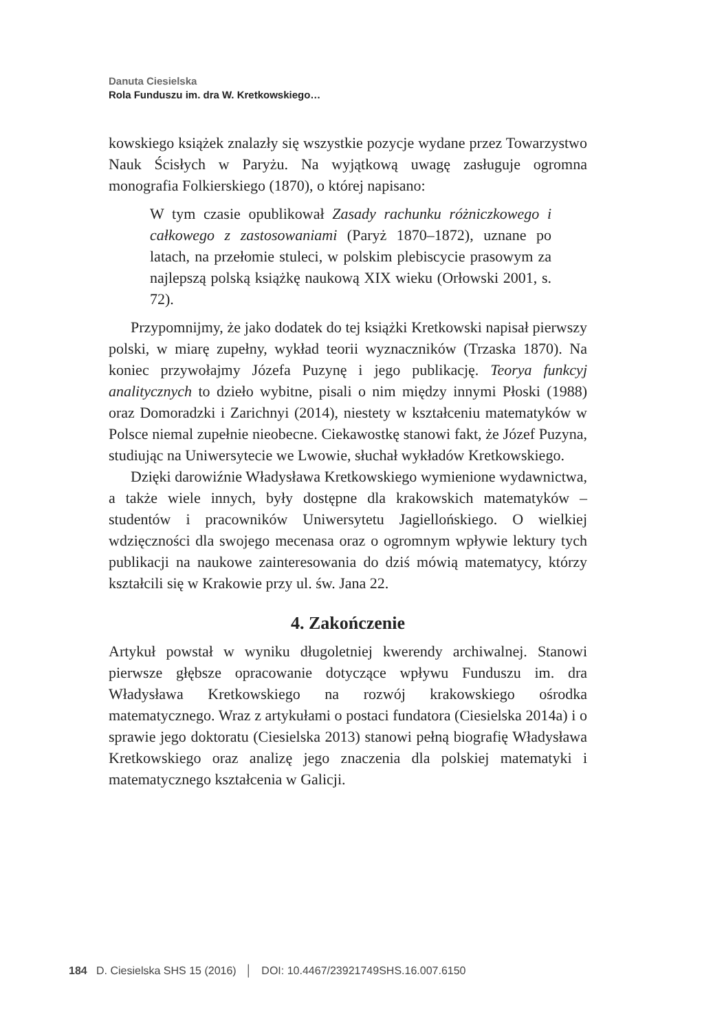Danuta Ciesielska
Rola Funduszu im. dra W. Kretkowskiego…
kowskiego książek znalazły się wszystkie pozycje wydane przez Towarzystwo Nauk Ścisłych w Paryżu. Na wyjątkową uwagę zasługuje ogromna monografia Folkierskiego (1870), o której napisano:
W tym czasie opublikował Zasady rachunku różniczkowego i całkowego z zastosowaniami (Paryż 1870–1872), uznane po latach, na przełomie stuleci, w polskim plebiscycie prasowym za najlepszą polską książkę naukową XIX wieku (Orłowski 2001, s. 72).
Przypomnijmy, że jako dodatek do tej książki Kretkowski napisał pierwszy polski, w miarę zupełny, wykład teorii wyznaczników (Trzaska 1870). Na koniec przywołajmy Józefa Puzynę i jego publikację. Teorya funkcyj analitycznych to dzieło wybitne, pisali o nim między innymi Płoski (1988) oraz Domoradzki i Zarichnyi (2014), niestety w kształceniu matematyków w Polsce niemal zupełnie nieobecne. Ciekawostkę stanowi fakt, że Józef Puzyna, studiując na Uniwersytecie we Lwowie, słuchał wykładów Kretkowskiego.
Dzięki darowiźnie Władysława Kretkowskiego wymienione wydawnictwa, a także wiele innych, były dostępne dla krakowskich matematyków – studentów i pracowników Uniwersytetu Jagiellońskiego. O wielkiej wdzięczności dla swojego mecenasa oraz o ogromnym wpływie lektury tych publikacji na naukowe zainteresowania do dziś mówią matematycy, którzy kształcili się w Krakowie przy ul. św. Jana 22.
4. Zakończenie
Artykuł powstał w wyniku długoletniej kwerendy archiwalnej. Stanowi pierwsze głębsze opracowanie dotyczące wpływu Funduszu im. dra Władysława Kretkowskiego na rozwój krakowskiego ośrodka matematycznego. Wraz z artykułami o postaci fundatora (Ciesielska 2014a) i o sprawie jego doktoratu (Ciesielska 2013) stanowi pełną biografię Władysława Kretkowskiego oraz analizę jego znaczenia dla polskiej matematyki i matematycznego kształcenia w Galicji.
184 D. Ciesielska SHS 15 (2016) │ DOI: 10.4467/23921749SHS.16.007.6150